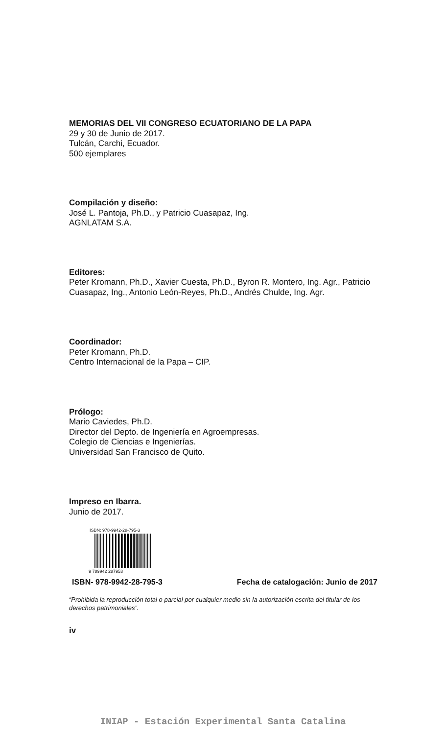MEMORIAS DEL VII CONGRESO ECUATORIANO DE LA PAPA
29 y 30 de Junio de 2017.
Tulcán, Carchi, Ecuador.
500 ejemplares
Compilación y diseño:
José L. Pantoja, Ph.D., y Patricio Cuasapaz, Ing.
AGNLATAM S.A.
Editores:
Peter Kromann, Ph.D., Xavier Cuesta, Ph.D., Byron R. Montero, Ing. Agr., Patricio Cuasapaz, Ing., Antonio León-Reyes, Ph.D., Andrés Chulde, Ing. Agr.
Coordinador:
Peter Kromann, Ph.D.
Centro Internacional de la Papa – CIP.
Prólogo:
Mario Caviedes, Ph.D.
Director del Depto. de Ingeniería en Agroempresas.
Colegio de Ciencias e Ingenierías.
Universidad San Francisco de Quito.
Impreso en Ibarra.
Junio de 2017.
ISBN: 978-9942-28-795-3
9 789942 287953
ISBN- 978-9942-28-795-3 Fecha de catalogación: Junio de 2017
“Prohibida la reproducción total o parcial por cualquier medio sin la autorización escrita del titular de los derechos patrimoniales”.
iv
INIAP - Estación Experimental Santa Catalina